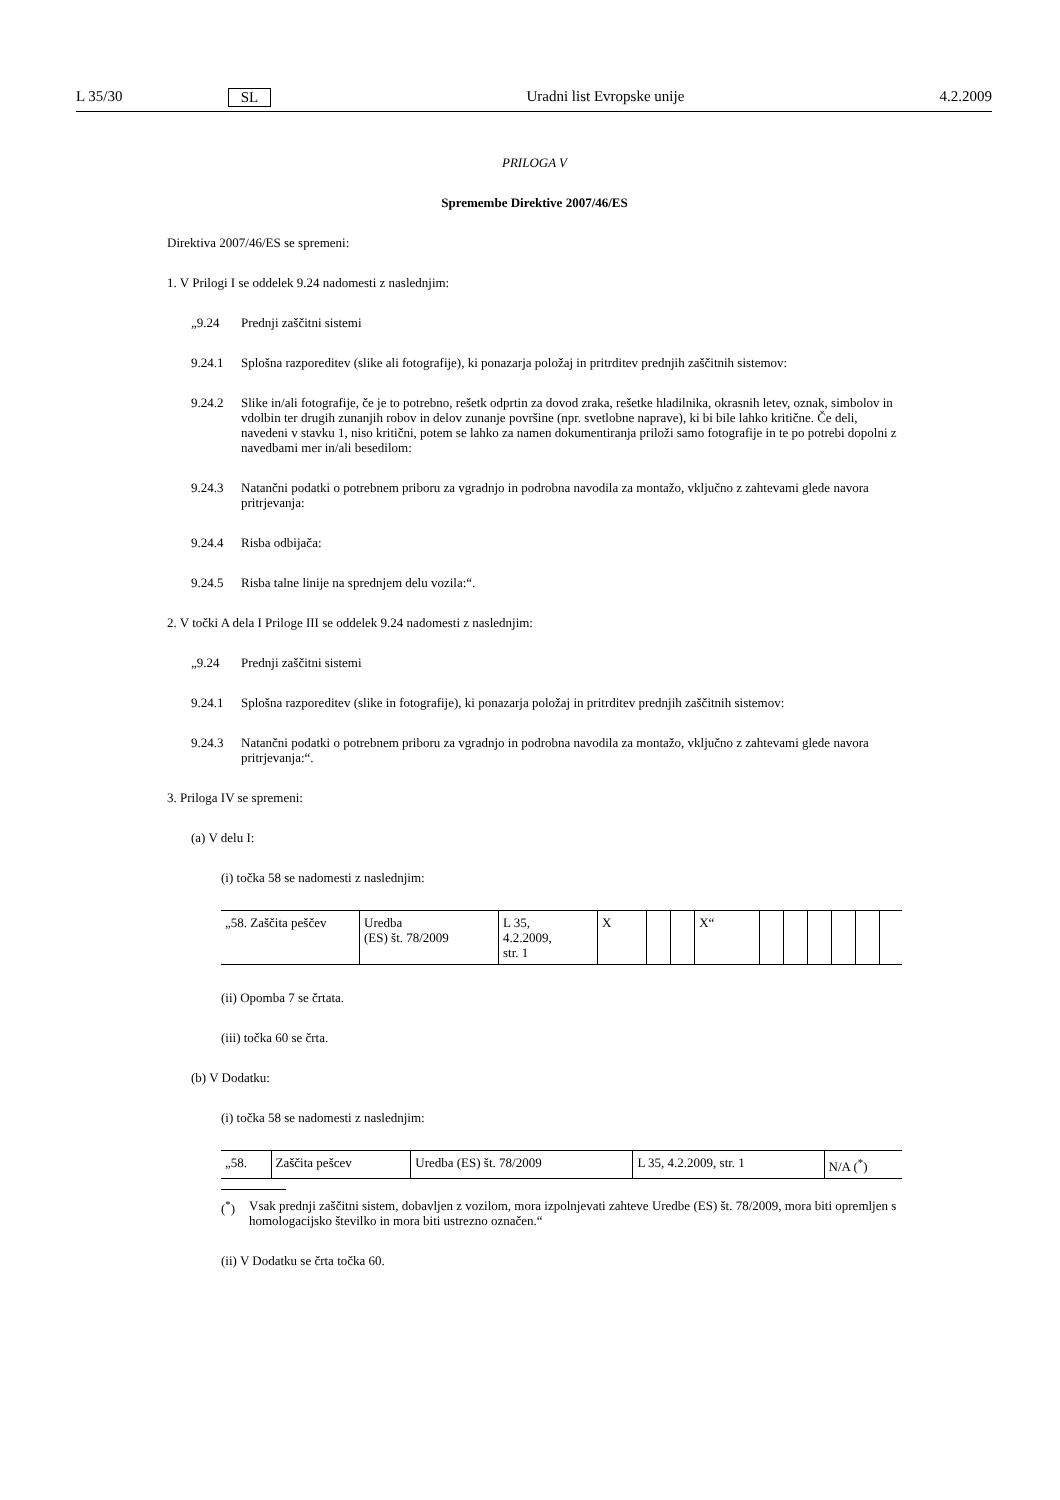L 35/30 SL Uradni list Evropske unije 4.2.2009
PRILOGA V
Spremembe Direktive 2007/46/ES
Direktiva 2007/46/ES se spremeni:
1. V Prilogi I se oddelek 9.24 nadomesti z naslednjim:
„9.24
Prednji zaščitni sistemi
9.24.1
Splošna razporeditev (slike ali fotografije), ki ponazarja položaj in pritrditev prednjih zaščitnih sistemov:
9.24.2
Slike in/ali fotografije, če je to potrebno, rešetk odprtin za dovod zraka, rešetke hladilnika, okrasnih letev, oznak, simbolov in vdolbin ter drugih zunanjih robov in delov zunanje površine (npr. svetlobne naprave), ki bi bile lahko kritične. Če deli, navedeni v stavku 1, niso kritični, potem se lahko za namen dokumentiranja priloži samo fotografije in te po potrebi dopolni z navedbami mer in/ali besedilom:
9.24.3
Natančni podatki o potrebnem priboru za vgradnjo in podrobna navodila za montažo, vključno z zahtevami glede navora pritrjevanja:
9.24.4
Risba odbijača:
9.24.5
Risba talne linije na sprednjem delu vozila:“.
2. V točki A dela I Priloge III se oddelek 9.24 nadomesti z naslednjim:
„9.24
Prednji zaščitni sistemi
9.24.1
Splošna razporeditev (slike in fotografije), ki ponazarja položaj in pritrditev prednjih zaščitnih sistemov:
9.24.3
Natančni podatki o potrebnem priboru za vgradnjo in podrobna navodila za montažo, vključno z zahtevami glede navora pritrjevanja:“.
3. Priloga IV se spremeni:
(a) V delu I:
(i) točka 58 se nadomesti z naslednjim:
| „58. Zaščita peščev | Uredba (ES) št. 78/2009 | L 35, 4.2.2009, str. 1 | X | | | X“ | | | | | | |
(ii) Opomba 7 se črtata.
(iii) točka 60 se črta.
(b) V Dodatku:
(i) točka 58 se nadomesti z naslednjim:
| „58. | Zaščita pešcev | Uredba (ES) št. 78/2009 | L 35, 4.2.2009, str. 1 | N/A (<sup>*</sup>) |
(<sup>*</sup>)
Vsak prednji zaščitni sistem, dobavljen z vozilom, mora izpolnjevati zahteve Uredbe (ES) št. 78/2009, mora biti opremljen s homologacijsko številko in mora biti ustrezno označen.“
(ii) V Dodatku se črta točka 60.